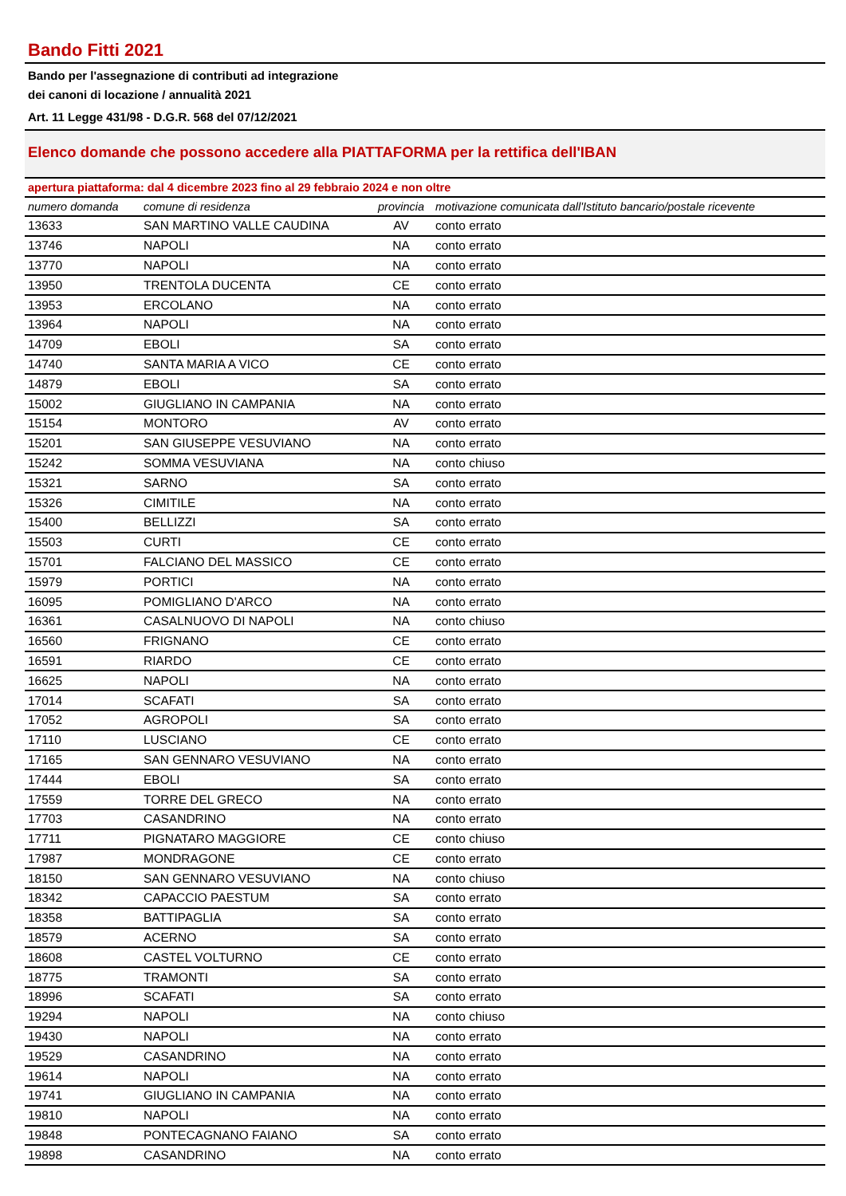Bando Fitti 2021
Bando per l'assegnazione di contributi ad integrazione
dei canoni di locazione / annualità 2021
Art. 11 Legge 431/98 - D.G.R. 568 del 07/12/2021
Elenco domande che possono accedere alla PIATTAFORMA per la rettifica dell'IBAN
apertura piattaforma: dal 4 dicembre 2023 fino al 29 febbraio 2024 e non oltre
| numero domanda | comune di residenza | provincia | motivazione comunicata dall'Istituto bancario/postale ricevente |
| --- | --- | --- | --- |
| 13633 | SAN MARTINO VALLE CAUDINA | AV | conto errato |
| 13746 | NAPOLI | NA | conto errato |
| 13770 | NAPOLI | NA | conto errato |
| 13950 | TRENTOLA DUCENTA | CE | conto errato |
| 13953 | ERCOLANO | NA | conto errato |
| 13964 | NAPOLI | NA | conto errato |
| 14709 | EBOLI | SA | conto errato |
| 14740 | SANTA MARIA A VICO | CE | conto errato |
| 14879 | EBOLI | SA | conto errato |
| 15002 | GIUGLIANO IN CAMPANIA | NA | conto errato |
| 15154 | MONTORO | AV | conto errato |
| 15201 | SAN GIUSEPPE VESUVIANO | NA | conto errato |
| 15242 | SOMMA VESUVIANA | NA | conto chiuso |
| 15321 | SARNO | SA | conto errato |
| 15326 | CIMITILE | NA | conto errato |
| 15400 | BELLIZZI | SA | conto errato |
| 15503 | CURTI | CE | conto errato |
| 15701 | FALCIANO DEL MASSICO | CE | conto errato |
| 15979 | PORTICI | NA | conto errato |
| 16095 | POMIGLIANO D'ARCO | NA | conto errato |
| 16361 | CASALNUOVO DI NAPOLI | NA | conto chiuso |
| 16560 | FRIGNANO | CE | conto errato |
| 16591 | RIARDO | CE | conto errato |
| 16625 | NAPOLI | NA | conto errato |
| 17014 | SCAFATI | SA | conto errato |
| 17052 | AGROPOLI | SA | conto errato |
| 17110 | LUSCIANO | CE | conto errato |
| 17165 | SAN GENNARO VESUVIANO | NA | conto errato |
| 17444 | EBOLI | SA | conto errato |
| 17559 | TORRE DEL GRECO | NA | conto errato |
| 17703 | CASANDRINO | NA | conto errato |
| 17711 | PIGNATARO MAGGIORE | CE | conto chiuso |
| 17987 | MONDRAGONE | CE | conto errato |
| 18150 | SAN GENNARO VESUVIANO | NA | conto chiuso |
| 18342 | CAPACCIO PAESTUM | SA | conto errato |
| 18358 | BATTIPAGLIA | SA | conto errato |
| 18579 | ACERNO | SA | conto errato |
| 18608 | CASTEL VOLTURNO | CE | conto errato |
| 18775 | TRAMONTI | SA | conto errato |
| 18996 | SCAFATI | SA | conto errato |
| 19294 | NAPOLI | NA | conto chiuso |
| 19430 | NAPOLI | NA | conto errato |
| 19529 | CASANDRINO | NA | conto errato |
| 19614 | NAPOLI | NA | conto errato |
| 19741 | GIUGLIANO IN CAMPANIA | NA | conto errato |
| 19810 | NAPOLI | NA | conto errato |
| 19848 | PONTECAGNANO FAIANO | SA | conto errato |
| 19898 | CASANDRINO | NA | conto errato |